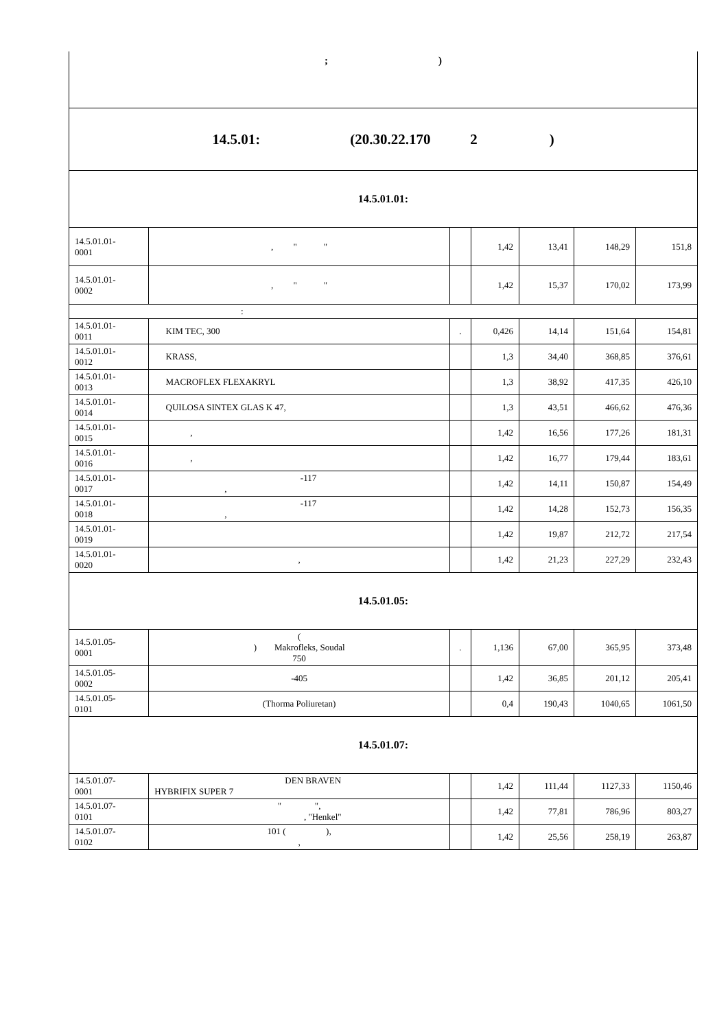| ; ) | | | | | | |
| 14.5.01: (20.30.22.170 2 ) | | | | | | |
| 14.5.01.01: | | | | | | |
| 14.5.01.01- 0001 | , " " | | 1,42 | 13,41 | 148,29 | 151,8 |
| 14.5.01.01- 0002 | , " " | | 1,42 | 15,37 | 170,02 | 173,99 |
| : | | | | | | |
| 14.5.01.01- 0011 | KIM TEC, 300 | . | 0,426 | 14,14 | 151,64 | 154,81 |
| 14.5.01.01- 0012 | KRASS, | | 1,3 | 34,40 | 368,85 | 376,61 |
| 14.5.01.01- 0013 | MACROFLEX FLEXAKRYL | | 1,3 | 38,92 | 417,35 | 426,10 |
| 14.5.01.01- 0014 | QUILOSA SINTEX GLAS K 47, | | 1,3 | 43,51 | 466,62 | 476,36 |
| 14.5.01.01- 0015 | , | | 1,42 | 16,56 | 177,26 | 181,31 |
| 14.5.01.01- 0016 | , | | 1,42 | 16,77 | 179,44 | 183,61 |
| 14.5.01.01- 0017 | -117 , | | 1,42 | 14,11 | 150,87 | 154,49 |
| 14.5.01.01- 0018 | -117 , | | 1,42 | 14,28 | 152,73 | 156,35 |
| 14.5.01.01- 0019 | | | 1,42 | 19,87 | 212,72 | 217,54 |
| 14.5.01.01- 0020 | , | | 1,42 | 21,23 | 227,29 | 232,43 |
| 14.5.01.05: | | | | | | |
| 14.5.01.05- 0001 | ( ) Makrofleks, Soudal 750 | . | 1,136 | 67,00 | 365,95 | 373,48 |
| 14.5.01.05- 0002 | -405 | | 1,42 | 36,85 | 201,12 | 205,41 |
| 14.5.01.05- 0101 | (Thorma Poliuretan) | | 0,4 | 190,43 | 1040,65 | 1061,50 |
| 14.5.01.07: | | | | | | |
| 14.5.01.07- 0001 | DEN BRAVEN HYBRIFIX SUPER 7 | | 1,42 | 111,44 | 1127,33 | 1150,46 |
| 14.5.01.07- 0101 | " ", , "Henkel" | | 1,42 | 77,81 | 786,96 | 803,27 |
| 14.5.01.07- 0102 | 101 ( ), , | | 1,42 | 25,56 | 258,19 | 263,87 |